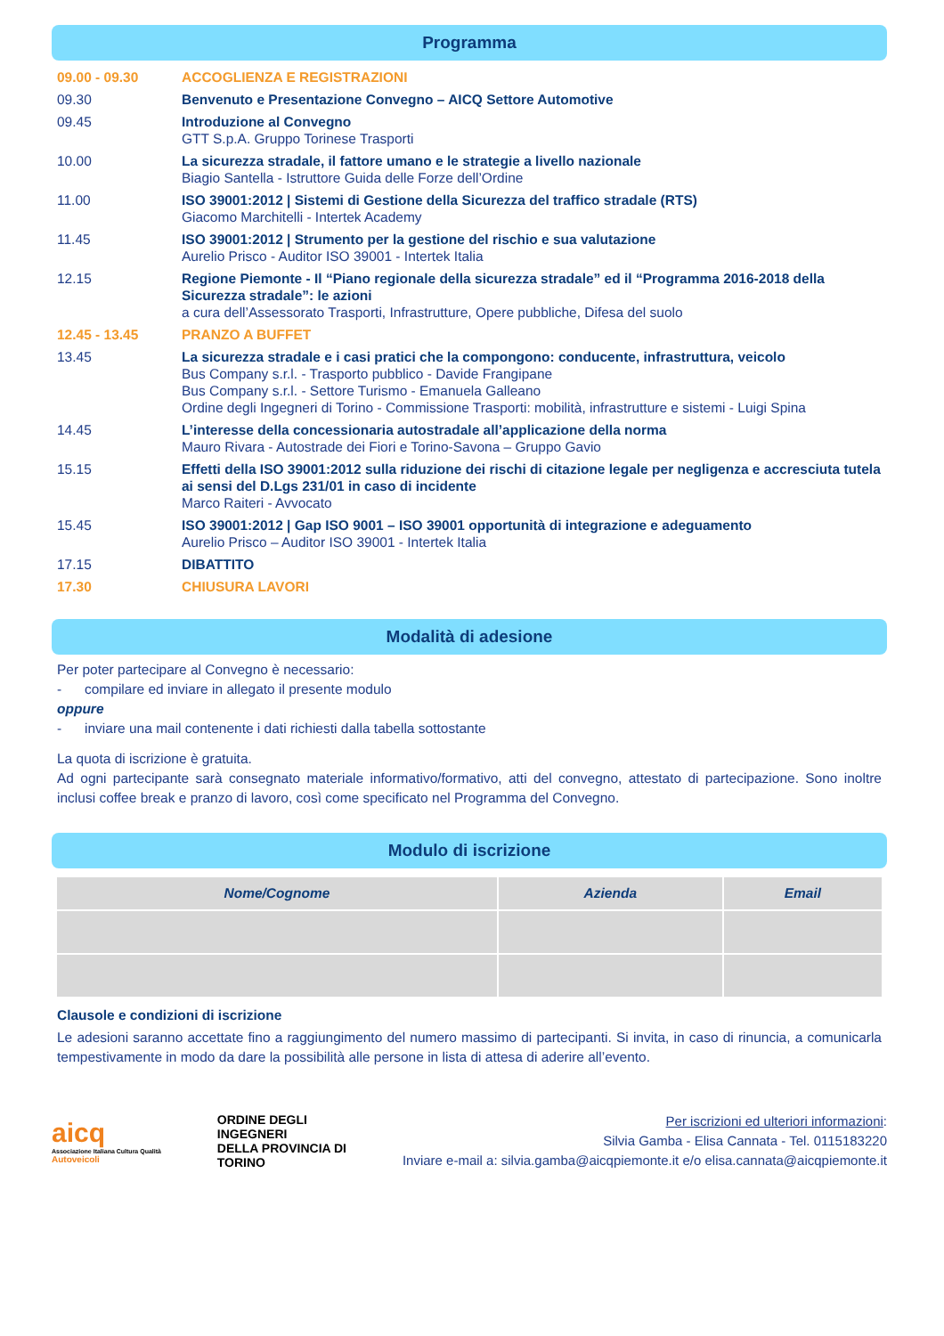Programma
| 09.00 - 09.30 | ACCOGLIENZA E REGISTRAZIONI |
| 09.30 | Benvenuto e Presentazione Convegno – AICQ Settore Automotive |
| 09.45 | Introduzione al Convegno GTT S.p.A. Gruppo Torinese Trasporti |
| 10.00 | La sicurezza stradale, il fattore umano e le strategie a livello nazionale Biagio Santella - Istruttore Guida delle Forze dell’Ordine |
| 11.00 | ISO 39001:2012 / Sistemi di Gestione della Sicurezza del traffico stradale (RTS) Giacomo Marchitelli - Intertek Academy |
| 11.45 | ISO 39001:2012 / Strumento per la gestione del rischio e sua valutazione Aurelio Prisco - Auditor ISO 39001 - Intertek Italia |
| 12.15 | Regione Piemonte - Il “Piano regionale della sicurezza stradale” ed il “Programma 2016-2018 della Sicurezza stradale”: le azioni a cura dell’Assessorato Trasporti, Infrastrutture, Opere pubbliche, Difesa del suolo |
| 12.45 - 13.45 | PRANZO A BUFFET |
| 13.45 | La sicurezza stradale e i casi pratici che la compongono: conducente, infrastruttura, veicolo Bus Company s.r.l. - Trasporto pubblico - Davide Frangipane Bus Company s.r.l. - Settore Turismo - Emanuela Galleano Ordine degli Ingegneri di Torino - Commissione Trasporti: mobilità, infrastrutture e sistemi - Luigi Spina |
| 14.45 | L’interesse della concessionaria autostradale all’applicazione della norma Mauro Rivara - Autostrade dei Fiori e Torino-Savona – Gruppo Gavio |
| 15.15 | Effetti della ISO 39001:2012 sulla riduzione dei rischi di citazione legale per negligenza e accresciuta tutela ai sensi del D.Lgs 231/01 in caso di incidente Marco Raiteri - Avvocato |
| 15.45 | ISO 39001:2012 / Gap ISO 9001 – ISO 39001 opportunità di integrazione e adeguamento Aurelio Prisco – Auditor ISO 39001 - Intertek Italia |
| 17.15 | DIBATTITO |
| 17.30 | CHIUSURA LAVORI |
Modalità di adesione
Per poter partecipare al Convegno è necessario:
- compilare ed inviare in allegato il presente modulo
oppure
- inviare una mail contenente i dati richiesti dalla tabella sottostante
La quota di iscrizione è gratuita.
Ad ogni partecipante sarà consegnato materiale informativo/formativo, atti del convegno, attestato di partecipazione. Sono inoltre inclusi coffee break e pranzo di lavoro, così come specificato nel Programma del Convegno.
Modulo di iscrizione
| Nome/Cognome | Azienda | Email |
| --- | --- | --- |
Clausole e condizioni di iscrizione
Le adesioni saranno accettate fino a raggiungimento del numero massimo di partecipanti. Si invita, in caso di rinuncia, a comunicarla tempestivamente in modo da dare la possibilità alle persone in lista di attesa di aderire all’evento.
aicq
Associazione Italiana Cultura Qualità
Autoveicoli
ORDINE DEGLI
INGEGNERI
DELLA PROVINCIA DI
TORINO
Per iscrizioni ed ulteriori informazioni:
Silvia Gamba - Elisa Cannata - Tel. 0115183220
Inviare e-mail a: silvia.gamba@aicqpiemonte.it e/o elisa.cannata@aicqpiemonte.it